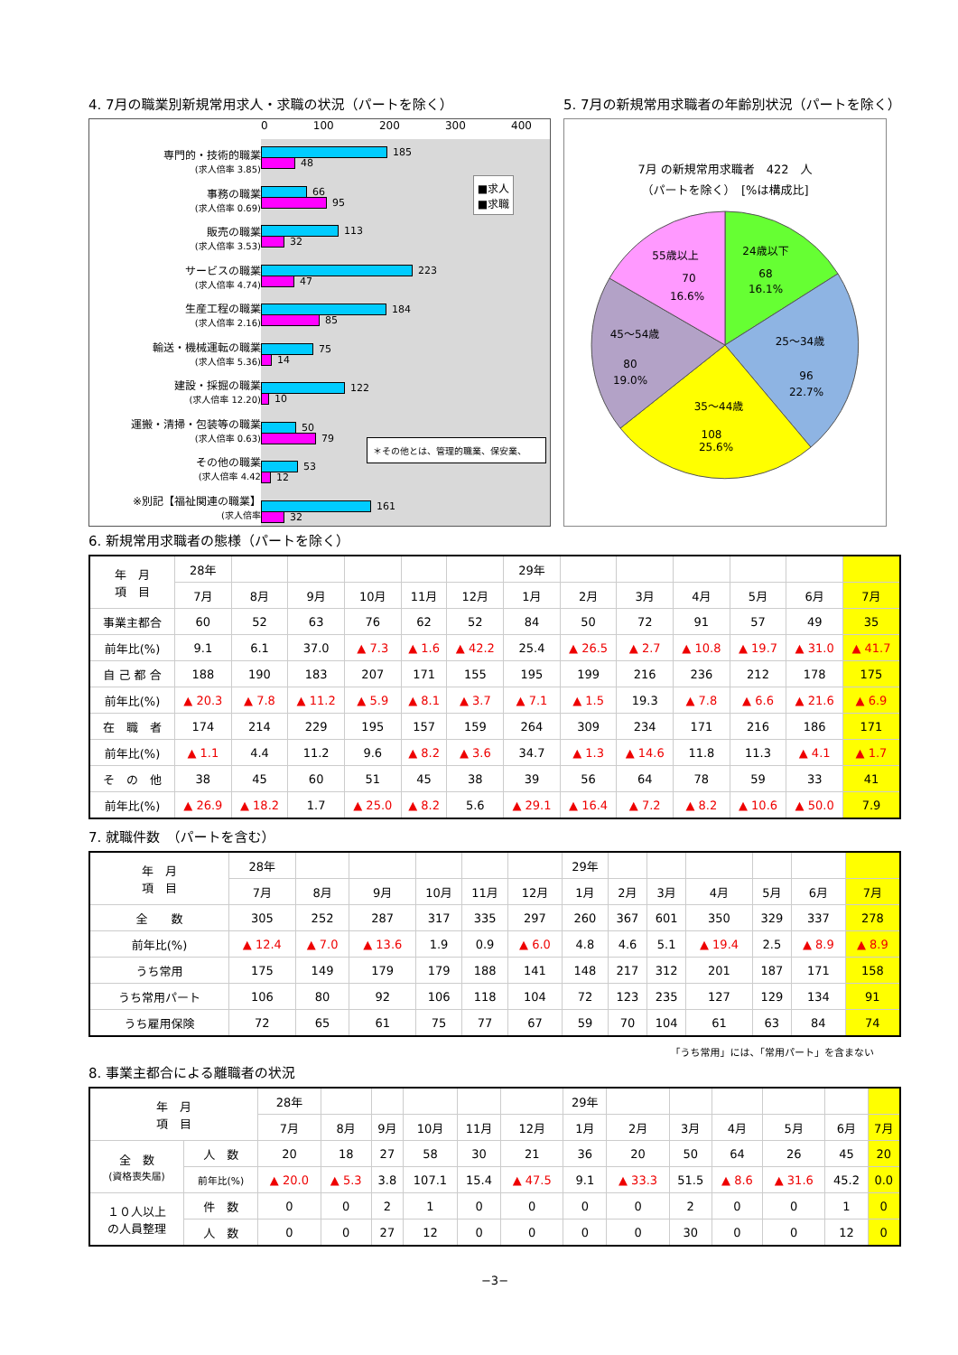4. 7月の職業別新規常用求人・求職の状況（パートを除く）
専門的・技術的職業
(求人倍率 3.85)
事務の職業
(求人倍率 0.69)
販売の職業
(求人倍率 3.53)
サービスの職業
(求人倍率 4.74)
生産工程の職業
(求人倍率 2.16)
輸送・機械運転の職業
(求人倍率 5.36)
建設・採掘の職業
(求人倍率 12.20)
運搬・清掃・包装等の職業
(求人倍率 0.63)
その他の職業
(求人倍率 4.42
※別記【福祉関連の職業】
(求人倍率
0 100 200 300 400
■求人
■求職
＊その他とは、管理的職業、保安業、
185
48
66
95
113
32
223
47
184
85
75
14
122
10
50
79
53
12
161
32
5. 7月の新規常用求職者の年齢別状況（パートを除く）
7月 の新規常用求職者　422　人
（パートを除く）　[%は構成比]
24歳以下
68
16.1%
25～34歳
96
22.7%
35～44歳
108
25.6%
45～54歳
80
19.0%
55歳以上
70
16.6%
6. 新規常用求職者の態様（パートを除く）
| 年 月 項 目 | 28年 | | | | | | 29年 | | | | | | |
| --- | --- | --- | --- | --- | --- | --- | --- | --- | --- | --- | --- | --- | --- |
| | 7月 | 8月 | 9月 | 10月 | 11月 | 12月 | 1月 | 2月 | 3月 | 4月 | 5月 | 6月 | 7月 |
| 事業主都合 | 60 | 52 | 63 | 76 | 62 | 52 | 84 | 50 | 72 | 91 | 57 | 49 | 35 |
| 前年比(%) | 9.1 | 6.1 | 37.0 | ▲ 7.3 | ▲ 1.6 | ▲ 42.2 | 25.4 | ▲ 26.5 | ▲ 2.7 | ▲ 10.8 | ▲ 19.7 | ▲ 31.0 | ▲ 41.7 |
| 自 己 都 合 | 188 | 190 | 183 | 207 | 171 | 155 | 195 | 199 | 216 | 236 | 212 | 178 | 175 |
| 前年比(%) | ▲ 20.3 | ▲ 7.8 | ▲ 11.2 | ▲ 5.9 | ▲ 8.1 | ▲ 3.7 | ▲ 7.1 | ▲ 1.5 | 19.3 | ▲ 7.8 | ▲ 6.6 | ▲ 21.6 | ▲ 6.9 |
| 在 職 者 | 174 | 214 | 229 | 195 | 157 | 159 | 264 | 309 | 234 | 171 | 216 | 186 | 171 |
| 前年比(%) | ▲ 1.1 | 4.4 | 11.2 | 9.6 | ▲ 8.2 | ▲ 3.6 | 34.7 | ▲ 1.3 | ▲ 14.6 | 11.8 | 11.3 | ▲ 4.1 | ▲ 1.7 |
| そ の 他 | 38 | 45 | 60 | 51 | 45 | 38 | 39 | 56 | 64 | 78 | 59 | 33 | 41 |
| 前年比(%) | ▲ 26.9 | ▲ 18.2 | 1.7 | ▲ 25.0 | ▲ 8.2 | 5.6 | ▲ 29.1 | ▲ 16.4 | ▲ 7.2 | ▲ 8.2 | ▲ 10.6 | ▲ 50.0 | 7.9 |
7. 就職件数　（パートを含む）
| 年 月 項 目 | 28年 | | | | | | 29年 | | | | | | |
| --- | --- | --- | --- | --- | --- | --- | --- | --- | --- | --- | --- | --- | --- |
| | 7月 | 8月 | 9月 | 10月 | 11月 | 12月 | 1月 | 2月 | 3月 | 4月 | 5月 | 6月 | 7月 |
| 全 数 | 305 | 252 | 287 | 317 | 335 | 297 | 260 | 367 | 601 | 350 | 329 | 337 | 278 |
| 前年比(%) | ▲ 12.4 | ▲ 7.0 | ▲ 13.6 | 1.9 | 0.9 | ▲ 6.0 | 4.8 | 4.6 | 5.1 | ▲ 19.4 | 2.5 | ▲ 8.9 | ▲ 8.9 |
| うち常用 | 175 | 149 | 179 | 179 | 188 | 141 | 148 | 217 | 312 | 201 | 187 | 171 | 158 |
| うち常用パート | 106 | 80 | 92 | 106 | 118 | 104 | 72 | 123 | 235 | 127 | 129 | 134 | 91 |
| うち雇用保険 | 72 | 65 | 61 | 75 | 77 | 67 | 59 | 70 | 104 | 61 | 63 | 84 | 74 |
「うち常用」には、「常用パート」を含まない
8. 事業主都合による離職者の状況
| 年 月 項 目 | | 28年 | | | | | | 29年 | | | | | | |
| --- | --- | --- | --- | --- | --- | --- | --- | --- | --- | --- | --- | --- | --- | --- |
| | | 7月 | 8月 | 9月 | 10月 | 11月 | 12月 | 1月 | 2月 | 3月 | 4月 | 5月 | 6月 | 7月 |
| 全 数 (資格喪失届) | 人 数 | 20 | 18 | 27 | 58 | 30 | 21 | 36 | 20 | 50 | 64 | 26 | 45 | 20 |
| | 前年比(%) | ▲ 20.0 | ▲ 5.3 | 3.8 | 107.1 | 15.4 | ▲ 47.5 | 9.1 | ▲ 33.3 | 51.5 | ▲ 8.6 | ▲ 31.6 | 45.2 | 0.0 |
| １０人以上 の人員整理 | 件 数 | 0 | 0 | 2 | 1 | 0 | 0 | 0 | 0 | 2 | 0 | 0 | 1 | 0 |
| | 人 数 | 0 | 0 | 27 | 12 | 0 | 0 | 0 | 0 | 30 | 0 | 0 | 12 | 0 |
−3−